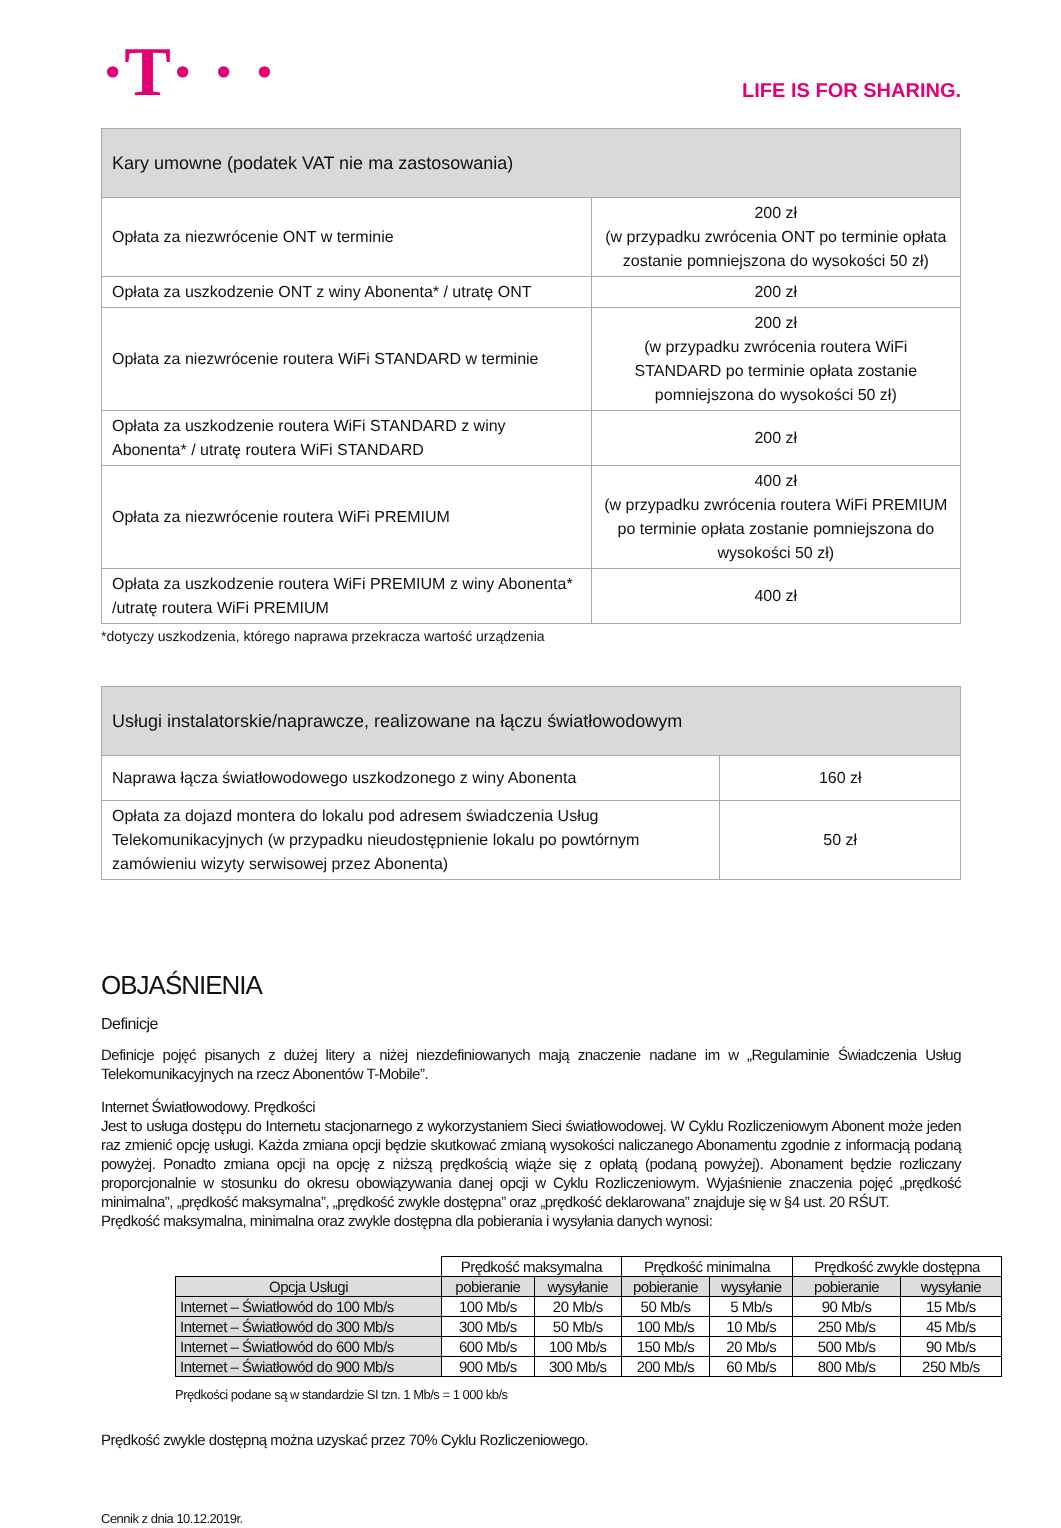·T· · ·
LIFE IS FOR SHARING.
| Kary umowne (podatek VAT nie ma zastosowania) | |
| --- | --- |
| Opłata za niezwrócenie ONT w terminie | 200 zł (w przypadku zwrócenia ONT po terminie opłata zostanie pomniejszona do wysokości 50 zł) |
| Opłata za uszkodzenie ONT z winy Abonenta* / utratę ONT | 200 zł |
| Opłata za niezwrócenie routera WiFi STANDARD w terminie | 200 zł (w przypadku zwrócenia routera WiFi STANDARD po terminie opłata zostanie pomniejszona do wysokości 50 zł) |
| Opłata za uszkodzenie routera WiFi STANDARD z winy Abonenta* / utratę routera WiFi STANDARD | 200 zł |
| Opłata za niezwrócenie routera WiFi PREMIUM | 400 zł (w przypadku zwrócenia routera WiFi PREMIUM po terminie opłata zostanie pomniejszona do wysokości 50 zł) |
| Opłata za uszkodzenie routera WiFi PREMIUM z winy Abonenta* /utratę routera WiFi PREMIUM | 400 zł |
*dotyczy uszkodzenia, którego naprawa przekracza wartość urządzenia
| Usługi instalatorskie/naprawcze, realizowane na łączu światłowodowym | |
| --- | --- |
| Naprawa łącza światłowodowego uszkodzonego z winy Abonenta | 160 zł |
| Opłata za dojazd montera do lokalu pod adresem świadczenia Usług Telekomunikacyjnych (w przypadku nieudostępnienie lokalu po powtórnym zamówieniu wizyty serwisowej przez Abonenta) | 50 zł |
OBJAŚNIENIA
Definicje
Definicje pojęć pisanych z dużej litery a niżej niezdefiniowanych mają znaczenie nadane im w „Regulaminie Świadczenia Usług Telekomunikacyjnych na rzecz Abonentów T-Mobile”.
Internet Światłowodowy. Prędkości
Jest to usługa dostępu do Internetu stacjonarnego z wykorzystaniem Sieci światłowodowej. W Cyklu Rozliczeniowym Abonent może jeden raz zmienić opcję usługi. Każda zmiana opcji będzie skutkować zmianą wysokości naliczanego Abonamentu zgodnie z informacją podaną powyżej. Ponadto zmiana opcji na opcję z niższą prędkością wiąże się z opłatą (podaną powyżej). Abonament będzie rozliczany proporcjonalnie w stosunku do okresu obowiązywania danej opcji w Cyklu Rozliczeniowym. Wyjaśnienie znaczenia pojęć „prędkość minimalna”, „prędkość maksymalna”, „prędkość zwykle dostępna” oraz „prędkość deklarowana” znajduje się w §4 ust. 20 RŚUT.
Prędkość maksymalna, minimalna oraz zwykle dostępna dla pobierania i wysyłania danych wynosi:
| | Prędkość maksymalna | | Prędkość minimalna | | Prędkość zwykle dostępna | |
| --- | --- | --- | --- | --- | --- | --- |
| Opcja Usługi | pobieranie | wysyłanie | pobieranie | wysyłanie | pobieranie | wysyłanie |
| Internet – Światłowód do 100 Mb/s | 100 Mb/s | 20 Mb/s | 50 Mb/s | 5 Mb/s | 90 Mb/s | 15 Mb/s |
| Internet – Światłowód do 300 Mb/s | 300 Mb/s | 50 Mb/s | 100 Mb/s | 10 Mb/s | 250 Mb/s | 45 Mb/s |
| Internet – Światłowód do 600 Mb/s | 600 Mb/s | 100 Mb/s | 150 Mb/s | 20 Mb/s | 500 Mb/s | 90 Mb/s |
| Internet – Światłowód do 900 Mb/s | 900 Mb/s | 300 Mb/s | 200 Mb/s | 60 Mb/s | 800 Mb/s | 250 Mb/s |
Prędkości podane są w standardzie SI tzn. 1 Mb/s = 1 000 kb/s
Prędkość zwykle dostępną można uzyskać przez 70% Cyklu Rozliczeniowego.
Cennik z dnia 10.12.2019r.